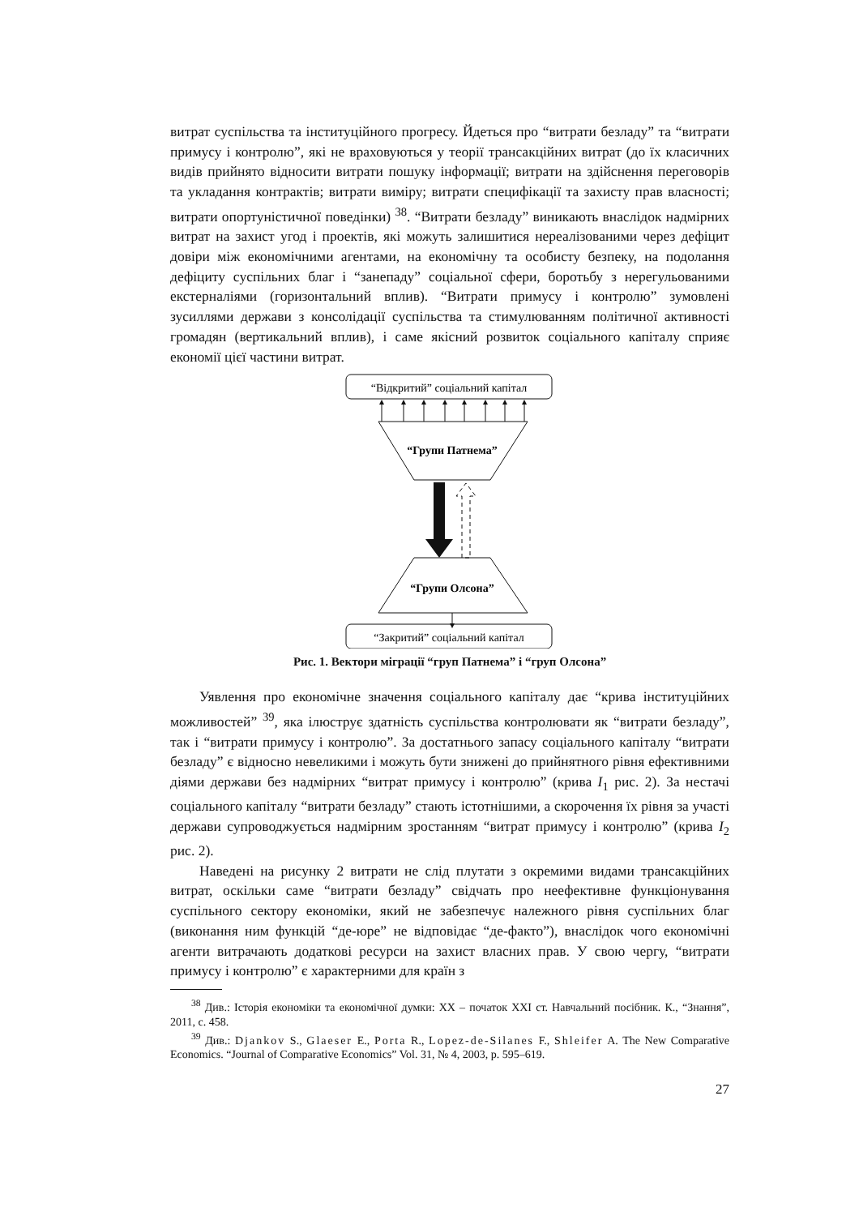витрат суспільства та інституційного прогресу. Йдеться про “витрати безладу” та “витрати примусу і контролю”, які не враховуються у теорії трансакційних витрат (до їх класичних видів прийнято відносити витрати пошуку інформації; витрати на здійснення переговорів та укладання контрактів; витрати виміру; витрати специфікації та захисту прав власності; витрати опортуністичної поведінки) <sup>38</sup>. “Витрати безладу” виникають внаслідок надмірних витрат на захист угод і проектів, які можуть залишитися нереалізованими через дефіцит довіри між економічними агентами, на економічну та особисту безпеку, на подолання дефіциту суспільних благ і “занепаду” соціальної сфери, боротьбу з нерегульованими екстерналіями (горизонтальний вплив). “Витрати примусу і контролю” зумовлені зусиллями держави з консолідації суспільства та стимулюванням політичної активності громадян (вертикальний вплив), і саме якісний розвиток соціального капіталу сприяє економії цієї частини витрат.
“Відкритий” соціальний капітал
“Групи Патнема”
“Групи Олсона”
“Закритий” соціальний капітал
Рис. 1. Вектори міграції “груп Патнема” і “груп Олсона”
Уявлення про економічне значення соціального капіталу дає “крива інституційних можливостей” <sup>39</sup>, яка ілюструє здатність суспільства контролювати як “витрати безладу”, так і “витрати примусу і контролю”. За достатнього запасу соціального капіталу “витрати безладу” є відносно невеликими і можуть бути знижені до прийнятного рівня ефективними діями держави без надмірних “витрат примусу і контролю” (крива I<sub>1</sub> рис. 2). За нестачі соціального капіталу “витрати безладу” стають істотнішими, а скорочення їх рівня за участі держави супроводжується надмірним зростанням “витрат примусу і контролю” (крива I<sub>2</sub> рис. 2).
Наведені на рисунку 2 витрати не слід плутати з окремими видами трансакційних витрат, оскільки саме “витрати безладу” свідчать про неефективне функціонування суспільного сектору економіки, який не забезпечує належного рівня суспільних благ (виконання ним функцій “де-юре” не відповідає “де-факто”), внаслідок чого економічні агенти витрачають додаткові ресурси на захист власних прав. У свою чергу, “витрати примусу і контролю” є характерними для країн з
<sup>38</sup> Див.: Історія економіки та економічної думки: XX – початок XXI ст. Навчальний посібник. К., “Знання”, 2011, с. 458.
<sup>39</sup> Див.: Djankov S., Glaeser E., Porta R., Lopez-de-Silanes F., Shleifer A. The New Comparative Economics. “Journal of Comparative Economics” Vol. 31, № 4, 2003, p. 595–619.
27